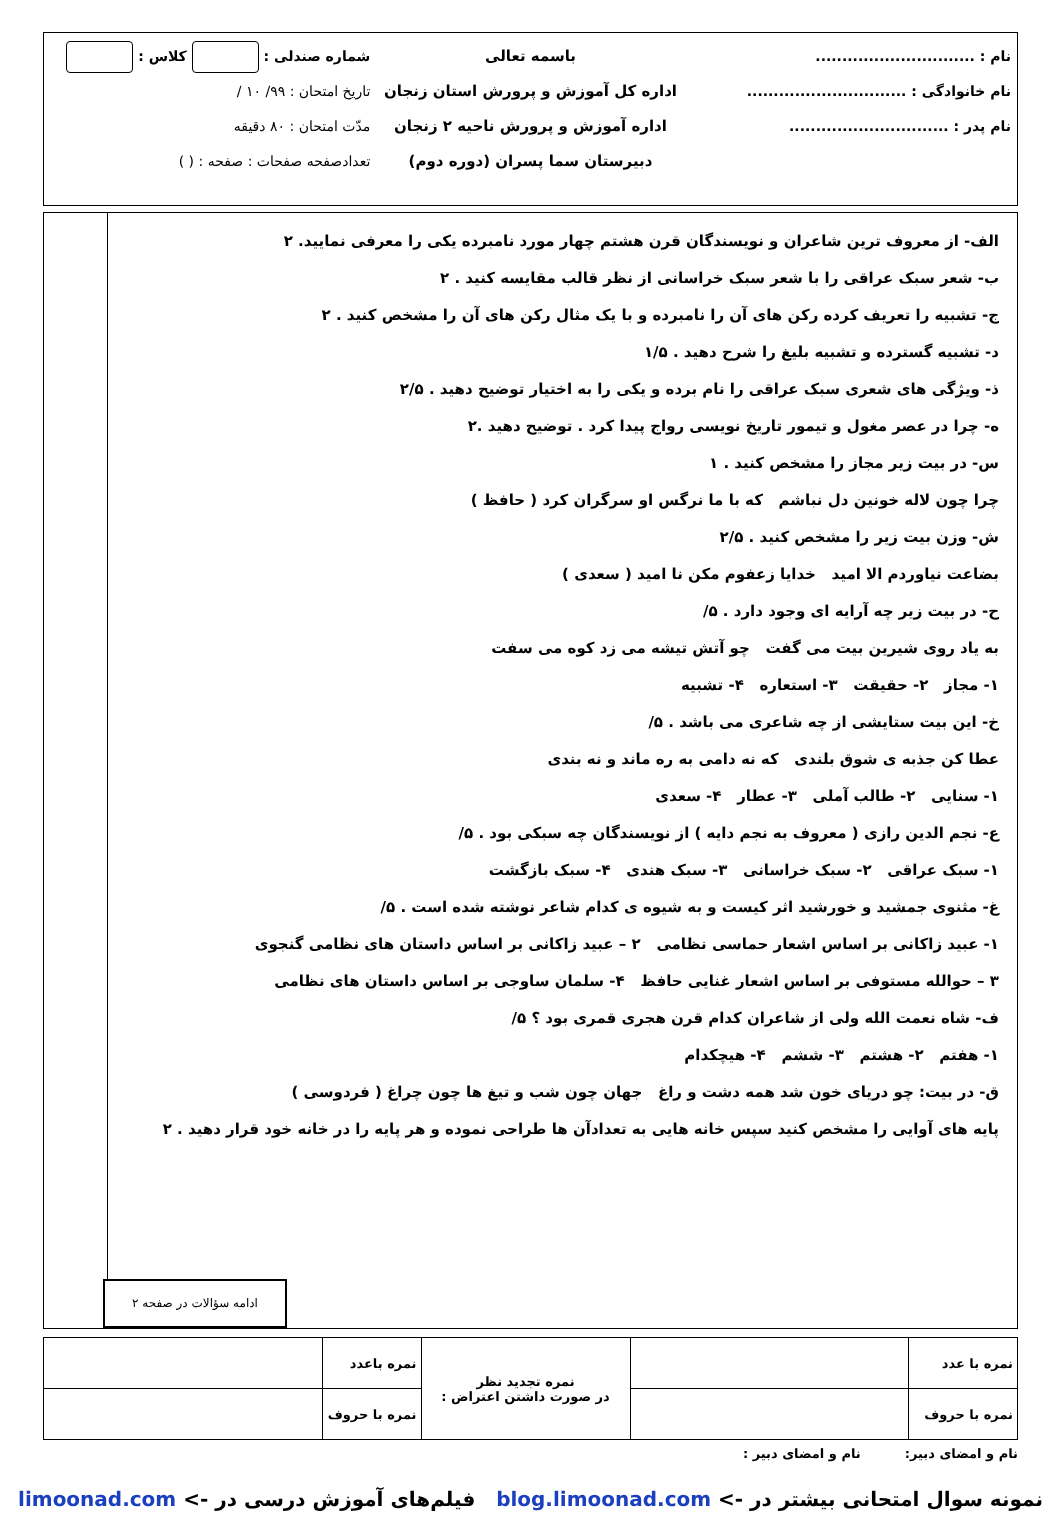نام : ..............................
نام خانوادگی : ..............................
نام پدر : ..............................
باسمه تعالی
اداره کل آموزش و پرورش استان زنجان
اداره آموزش و پرورش ناحیه ۲ زنجان
دبیرستان سما پسران (دوره دوم)
شماره صندلی : کلاس :
تاریخ امتحان : ۹۹/ ۱۰ /
مدّت امتحان : ۸۰ دقیقه
تعدادصفحه صفحات : صفحه : ( )
الف- از معروف ترین شاعران و نویسندگان قرن هشتم چهار مورد نامبرده یکی را معرفی نمایید. ۲
ب- شعر سبک عراقی را با شعر سبک خراسانی از نظر قالب مقایسه کنید . ۲
ج- تشبیه را تعریف کرده رکن های آن را نامبرده و با یک مثال رکن های آن را مشخص کنید . ۲
د- تشبیه گسترده و تشبیه بلیغ را شرح دهید . ۱/۵
ذ- ویژگی های شعری سبک عراقی را نام برده و یکی را به اختیار توضیح دهید . ۲/۵
ه- چرا در عصر مغول و تیمور تاریخ نویسی رواج پیدا کرد . توضیح دهید .۲
س- در بیت زیر مجاز را مشخص کنید . ۱
چرا چون لاله خونین دل نباشم که با ما نرگس او سرگران کرد ( حافظ )
ش- وزن بیت زیر را مشخص کنید . ۲/۵
بضاعت نیاوردم الا امید خدایا زعفوم مکن نا امید ( سعدی )
ح- در بیت زیر چه آرایه ای وجود دارد . ۵/
به یاد روی شیرین بیت می گفت چو آتش تیشه می زد کوه می سفت
۱- مجاز ۲- حقیقت ۳- استعاره ۴- تشبیه
خ- این بیت ستایشی از چه شاعری می باشد . ۵/
عطا کن جذبه ی شوق بلندی که نه دامی به ره ماند و نه بندی
۱- سنایی ۲- طالب آملی ۳- عطار ۴- سعدی
ع- نجم الدین رازی ( معروف به نجم دایه ) از نویسندگان چه سبکی بود . ۵/
۱- سبک عراقی ۲- سبک خراسانی ۳- سبک هندی ۴- سبک بازگشت
غ- مثنوی جمشید و خورشید اثر کیست و به شیوه ی کدام شاعر نوشته شده است . ۵/
۱- عبید زاکانی بر اساس اشعار حماسی نظامی ۲ – عبید زاکانی بر اساس داستان های نظامی گنجوی
۳ – حوالله مستوفی بر اساس اشعار غنایی حافظ ۴- سلمان ساوجی بر اساس داستان های نظامی
ف- شاه نعمت الله ولی از شاعران کدام قرن هجری قمری بود ؟ ۵/
۱- هفتم ۲- هشتم ۳- ششم ۴- هیچکدام
ق- در بیت: چو دریای خون شد همه دشت و راغ جهان چون شب و تیغ ها چون چراغ ( فردوسی )
پایه های آوایی را مشخص کنید سپس خانه هایی به تعدادآن ها طراحی نموده و هر پایه را در خانه خود قرار دهید . ۲
ادامه سؤالات در صفحه ۲
| نمره با عدد | | نمره تجدید نظر در صورت داشتن اعتراض : | نمره باعدد | |
| نمره با حروف | | | نمره با حروف | |
نام و امضای دبیر: نام و امضای دبیر :
نمونه سوال امتحانی بیشتر در -> blog.limoonad.com فیلم‌های آموزش درسی در -> limoonad.com